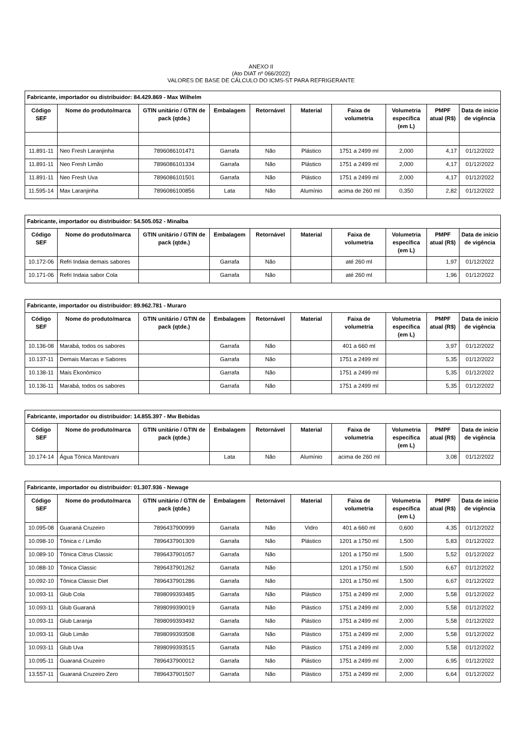ANEXO II
(Ato DIAT nº 066/2022)
VALORES DE BASE DE CÁLCULO DO ICMS-ST PARA REFRIGERANTE
| Fabricante, importador ou distribuidor: 84.429.869 - Max Wilhelm | | | | | | | | | |
| --- | --- | --- | --- | --- | --- | --- | --- | --- | --- |
| Código SEF | Nome do produto/marca | GTIN unitário / GTIN de pack (qtde.) | Embalagem | Retornável | Material | Faixa de volumetria | Volumetria específica (em L) | PMPF atual (R$) | Data de início de vigência |
| 11.891-11 | Neo Fresh Laranjinha | 7896086101471 | Garrafa | Não | Plástico | 1751 a 2499 ml | 2,000 | 4,17 | 01/12/2022 |
| 11.891-11 | Neo Fresh Limão | 7896086101334 | Garrafa | Não | Plástico | 1751 a 2499 ml | 2,000 | 4,17 | 01/12/2022 |
| 11.891-11 | Neo Fresh Uva | 7896086101501 | Garrafa | Não | Plástico | 1751 a 2499 ml | 2,000 | 4,17 | 01/12/2022 |
| 11.595-14 | Max Laranjinha | 7896086100856 | Lata | Não | Alumínio | acima de 260 ml | 0,350 | 2,82 | 01/12/2022 |
| Fabricante, importador ou distribuidor: 54.505.052 - Minalba | | | | | | | | | |
| --- | --- | --- | --- | --- | --- | --- | --- | --- | --- |
| Código SEF | Nome do produto/marca | GTIN unitário / GTIN de pack (qtde.) | Embalagem | Retornável | Material | Faixa de volumetria | Volumetria específica (em L) | PMPF atual (R$) | Data de início de vigência |
| 10.172-06 | Refri Indaia demais sabores | | Garrafa | Não | | até 260 ml | | 1,97 | 01/12/2022 |
| 10.171-06 | Refri Indaia sabor Cola | | Garrafa | Não | | até 260 ml | | 1,96 | 01/12/2022 |
| Fabricante, importador ou distribuidor: 89.962.781 - Muraro | | | | | | | | | |
| --- | --- | --- | --- | --- | --- | --- | --- | --- | --- |
| Código SEF | Nome do produto/marca | GTIN unitário / GTIN de pack (qtde.) | Embalagem | Retornável | Material | Faixa de volumetria | Volumetria específica (em L) | PMPF atual (R$) | Data de início de vigência |
| 10.136-08 | Marabá, todos os sabores | | Garrafa | Não | | 401 a 660 ml | | 3,97 | 01/12/2022 |
| 10.137-11 | Demais Marcas e Sabores | | Garrafa | Não | | 1751 a 2499 ml | | 5,35 | 01/12/2022 |
| 10.138-11 | Mais Ekonômico | | Garrafa | Não | | 1751 a 2499 ml | | 5,35 | 01/12/2022 |
| 10.136-11 | Marabá, todos os sabores | | Garrafa | Não | | 1751 a 2499 ml | | 5,35 | 01/12/2022 |
| Fabricante, importador ou distribuidor: 14.855.397 - Mw Bebidas | | | | | | | | | |
| --- | --- | --- | --- | --- | --- | --- | --- | --- | --- |
| Código SEF | Nome do produto/marca | GTIN unitário / GTIN de pack (qtde.) | Embalagem | Retornável | Material | Faixa de volumetria | Volumetria específica (em L) | PMPF atual (R$) | Data de início de vigência |
| 10.174-14 | Água Tônica Mantovani | | Lata | Não | Alumínio | acima de 260 ml | | 3,08 | 01/12/2022 |
| Fabricante, importador ou distribuidor: 01.307.936 - Newage | | | | | | | | | |
| --- | --- | --- | --- | --- | --- | --- | --- | --- | --- |
| Código SEF | Nome do produto/marca | GTIN unitário / GTIN de pack (qtde.) | Embalagem | Retornável | Material | Faixa de volumetria | Volumetria específica (em L) | PMPF atual (R$) | Data de início de vigência |
| 10.095-08 | Guaraná Cruzeiro | 7896437900999 | Garrafa | Não | Vidro | 401 a 660 ml | 0,600 | 4,35 | 01/12/2022 |
| 10.098-10 | Tônica c / Limão | 7896437901309 | Garrafa | Não | Plástico | 1201 a 1750 ml | 1,500 | 5,83 | 01/12/2022 |
| 10.089-10 | Tônica Citrus Classic | 7896437901057 | Garrafa | Não | | 1201 a 1750 ml | 1,500 | 5,52 | 01/12/2022 |
| 10.088-10 | Tônica Classic | 7896437901262 | Garrafa | Não | | 1201 a 1750 ml | 1,500 | 6,67 | 01/12/2022 |
| 10.092-10 | Tônica Classic Diet | 7896437901286 | Garrafa | Não | | 1201 a 1750 ml | 1,500 | 6,67 | 01/12/2022 |
| 10.093-11 | Glub Cola | 7898099393485 | Garrafa | Não | Plástico | 1751 a 2499 ml | 2,000 | 5,58 | 01/12/2022 |
| 10.093-11 | Glub Guaraná | 7898099390019 | Garrafa | Não | Plástico | 1751 a 2499 ml | 2,000 | 5,58 | 01/12/2022 |
| 10.093-11 | Glub Laranja | 7898099393492 | Garrafa | Não | Plástico | 1751 a 2499 ml | 2,000 | 5,58 | 01/12/2022 |
| 10.093-11 | Glub Limão | 7898099393508 | Garrafa | Não | Plástico | 1751 a 2499 ml | 2,000 | 5,58 | 01/12/2022 |
| 10.093-11 | Glub Uva | 7898099393515 | Garrafa | Não | Plástico | 1751 a 2499 ml | 2,000 | 5,58 | 01/12/2022 |
| 10.095-11 | Guaraná Cruzeiro | 7896437900012 | Garrafa | Não | Plástico | 1751 a 2499 ml | 2,000 | 6,95 | 01/12/2022 |
| 13.557-11 | Guaraná Cruzeiro Zero | 7896437901507 | Garrafa | Não | Plástico | 1751 a 2499 ml | 2,000 | 6,64 | 01/12/2022 |